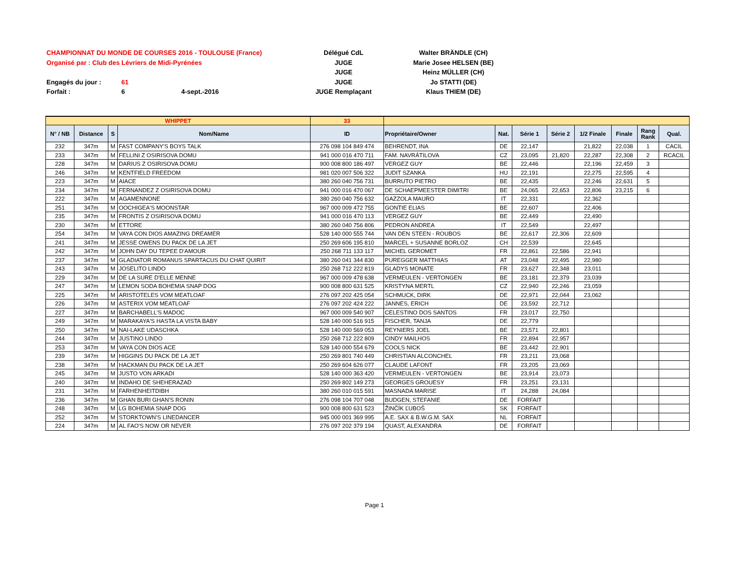CHAMPIONNAT DU MONDE DE COURSES 2016 - TOULOUSE (France) Délégué CdL Walter BRÄNDLE (CH)
Organisé par : Club des Lévriers de Midi-Pyrénées JUGE Marie Josee HELSEN (BE)
JUGE Heinz MÜLLER (CH)
Engagés du jour : 61 JUGE Jo STATTI (DE)
Forfait : 6 4-sept.-2016 JUGE Remplaçant Klaus THIEM (DE)
| WHIPPET | | | | 33 | | | | | | | | |
| N° / NB | Distance | S | Nom/Name | ID | Propriétaire/Owner | Nat. | Série 1 | Série 2 | 1/2 Finale | Finale | Rang Rank | Qual. |
| 232 | 347m | M | FAST COMPANY'S BOYS TALK | 276 098 104 849 474 | BEHRENDT, INA | DE | 22,147 | | 21,822 | 22,038 | 1 | CACIL |
| 233 | 347m | M | FELLINI Z OSIRISOVA DOMU | 941 000 016 470 711 | FAM. NAVRÁTILOVA | CZ | 23,095 | 21,820 | 22,287 | 22,308 | 2 | RCACIL |
| 228 | 347m | M | DARIUS Z OSIRISOVA DOMU | 900 008 800 186 497 | VERGEZ GUY | BE | 22,446 | | 22,196 | 22,459 | 3 | |
| 246 | 347m | M | KENTFIELD FREEDOM | 981 020 007 506 322 | JUDIT SZANKA | HU | 22,191 | | 22,275 | 22,595 | 4 | |
| 223 | 347m | M | AIACE | 380 260 040 756 731 | BURRUTO PIETRO | BE | 22,435 | | 22,246 | 22,631 | 5 | |
| 234 | 347m | M | FERNANDEZ Z OSIRISOVA DOMU | 941 000 016 470 067 | DE SCHAEPMEESTER DIMITRI | BE | 24,065 | 22,653 | 22,806 | 23,215 | 6 | |
| 222 | 347m | M | AGAMENNONE | 380 260 040 756 632 | GAZZOLA MAURO | IT | 22,331 | | 22,362 | | | |
| 251 | 347m | M | OOCHIGEA'S MOONSTAR | 967 000 009 472 755 | GONTIE ELIAS | BE | 22,607 | | 22,406 | | | |
| 235 | 347m | M | FRONTIS Z OSIRISOVA DOMU | 941 000 016 470 113 | VERGEZ GUY | BE | 22,449 | | 22,490 | | | |
| 230 | 347m | M | ETTORE | 380 260 040 756 806 | PEDRON ANDREA | IT | 22,549 | | 22,497 | | | |
| 254 | 347m | M | VAYA CON DIOS AMAZING DREAMER | 528 140 000 555 744 | VAN DEN STEEN - ROUBOS | BE | 22,617 | 22,306 | 22,609 | | | |
| 241 | 347m | M | JESSE OWENS DU PACK DE LA JET | 250 269 606 195 810 | MARCEL + SUSANNE BORLOZ | CH | 22,539 | | 22,645 | | | |
| 242 | 347m | M | JOHN DAY DU TEPEE D'AMOUR | 250 268 711 133 117 | MICHEL GEROMET | FR | 22,861 | 22,586 | 22,941 | | | |
| 237 | 347m | M | GLADIATOR ROMANUS SPARTACUS DU CHAT QUIRIT | 380 260 041 344 830 | PUREGGER MATTHIAS | AT | 23,048 | 22,495 | 22,980 | | | |
| 243 | 347m | M | JOSELITO LINDO | 250 268 712 222 819 | GLADYS MONATE | FR | 23,627 | 22,348 | 23,011 | | | |
| 229 | 347m | M | DE LA SURE D'ELLE MENNE | 967 000 009 478 638 | VERMEULEN - VERTONGEN | BE | 23,181 | 22,379 | 23,039 | | | |
| 247 | 347m | M | LEMON SODA BOHEMIA SNAP DOG | 900 008 800 631 525 | KRISTYNA MERTL | CZ | 22,940 | 22,246 | 23,059 | | | |
| 225 | 347m | M | ARISTOTELES VOM MEATLOAF | 276 097 202 425 054 | SCHMUCK, DIRK | DE | 22,971 | 22,044 | 23,062 | | | |
| 226 | 347m | M | ASTERIX VOM MEATLOAF | 276 097 202 424 222 | JANNES, ERICH | DE | 23,592 | 22,712 | | | | |
| 227 | 347m | M | BARCHABELL'S MADOC | 967 000 009 540 907 | CELESTINO DOS SANTOS | FR | 23,017 | 22,750 | | | | |
| 249 | 347m | M | MARAKAYA'S HASTA LA VISTA BABY | 528 140 000 516 915 | FISCHER, TANJA | DE | 22,779 | | | | | |
| 250 | 347m | M | NAI-LAKE UDASCHKA | 528 140 000 569 053 | REYNIERS JOEL | BE | 23,571 | 22,801 | | | | |
| 244 | 347m | M | JUSTINO LINDO | 250 268 712 222 809 | CINDY MAILHOS | FR | 22,894 | 22,957 | | | | |
| 253 | 347m | M | VAYA CON DIOS ACE | 528 140 000 554 679 | COOLS NICK | BE | 23,442 | 22,901 | | | | |
| 239 | 347m | M | HIGGINS DU PACK DE LA JET | 250 269 801 740 449 | CHRISTIAN ALCONCHEL | FR | 23,211 | 23,068 | | | | |
| 238 | 347m | M | HACKMAN DU PACK DE LA JET | 250 269 604 626 077 | CLAUDE LAFONT | FR | 23,205 | 23,069 | | | | |
| 245 | 347m | M | JUSTO VON ARKADI | 528 140 000 363 420 | VERMEULEN - VERTONGEN | BE | 23,914 | 23,073 | | | | |
| 240 | 347m | M | INDAHO DE SHEHERAZAD | 250 269 802 149 273 | GEORGES GROUESY | FR | 23,251 | 23,131 | | | | |
| 231 | 347m | M | FARHENHEITDIBH | 380 260 010 015 591 | MASNADA MARISE | IT | 24,288 | 24,084 | | | | |
| 236 | 347m | M | GHAN BURI GHAN'S RONIN | 276 098 104 707 048 | BUDGEN, STEFANIE | DE | FORFAIT | | | | | |
| 248 | 347m | M | LG BOHEMIA SNAP DOG | 900 008 800 631 523 | ŽINČÍK ĽUBOŠ | SK | FORFAIT | | | | | |
| 252 | 347m | M | STORKTOWN’S LINEDANCER | 945 000 001 369 995 | A.E. SAX & B.W.G.M. SAX | NL | FORFAIT | | | | | |
| 224 | 347m | M | AL FAO'S NOW OR NEVER | 276 097 202 379 194 | QUAST, ALEXANDRA | DE | FORFAIT | | | | | |
Page 1